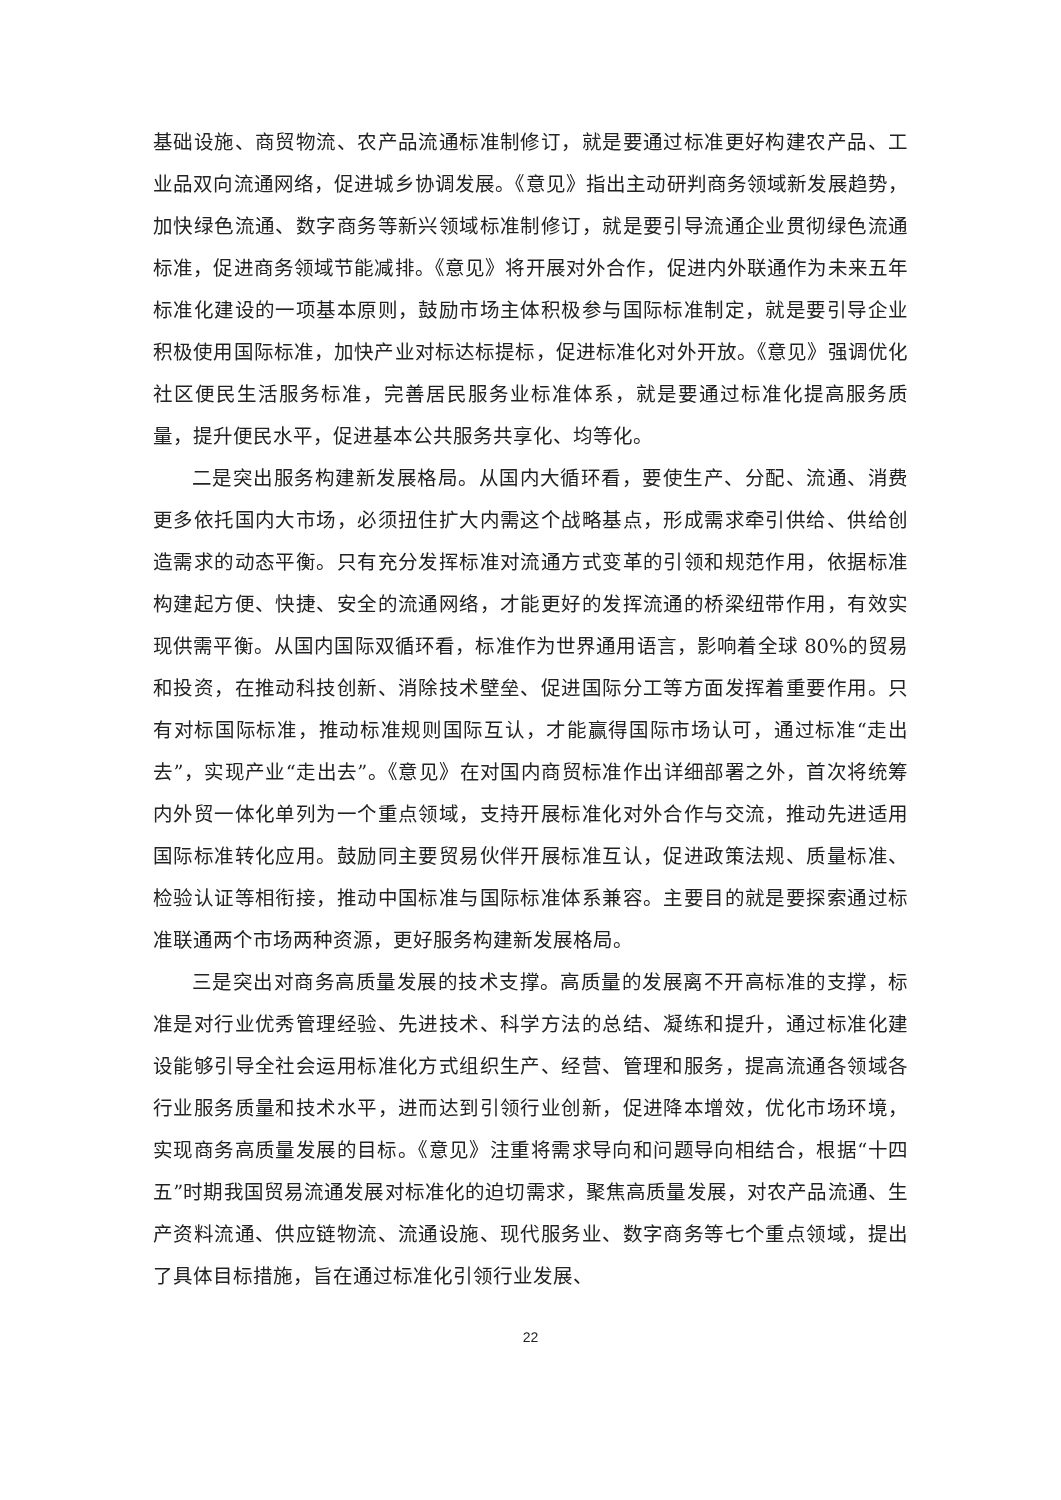基础设施、商贸物流、农产品流通标准制修订，就是要通过标准更好构建农产品、工业品双向流通网络，促进城乡协调发展。《意见》指出主动研判商务领域新发展趋势，加快绿色流通、数字商务等新兴领域标准制修订，就是要引导流通企业贯彻绿色流通标准，促进商务领域节能减排。《意见》将开展对外合作，促进内外联通作为未来五年标准化建设的一项基本原则，鼓励市场主体积极参与国际标准制定，就是要引导企业积极使用国际标准，加快产业对标达标提标，促进标准化对外开放。《意见》强调优化社区便民生活服务标准，完善居民服务业标准体系，就是要通过标准化提高服务质量，提升便民水平，促进基本公共服务共享化、均等化。
二是突出服务构建新发展格局。从国内大循环看，要使生产、分配、流通、消费更多依托国内大市场，必须扭住扩大内需这个战略基点，形成需求牵引供给、供给创造需求的动态平衡。只有充分发挥标准对流通方式变革的引领和规范作用，依据标准构建起方便、快捷、安全的流通网络，才能更好的发挥流通的桥梁纽带作用，有效实现供需平衡。从国内国际双循环看，标准作为世界通用语言，影响着全球 80%的贸易和投资，在推动科技创新、消除技术壁垒、促进国际分工等方面发挥着重要作用。只有对标国际标准，推动标准规则国际互认，才能赢得国际市场认可，通过标准“走出去”，实现产业“走出去”。《意见》在对国内商贸标准作出详细部署之外，首次将统筹内外贸一体化单列为一个重点领域，支持开展标准化对外合作与交流，推动先进适用国际标准转化应用。鼓励同主要贸易伙伴开展标准互认，促进政策法规、质量标准、检验认证等相衔接，推动中国标准与国际标准体系兼容。主要目的就是要探索通过标准联通两个市场两种资源，更好服务构建新发展格局。
三是突出对商务高质量发展的技术支撑。高质量的发展离不开高标准的支撑，标准是对行业优秀管理经验、先进技术、科学方法的总结、凝练和提升，通过标准化建设能够引导全社会运用标准化方式组织生产、经营、管理和服务，提高流通各领域各行业服务质量和技术水平，进而达到引领行业创新，促进降本增效，优化市场环境，实现商务高质量发展的目标。《意见》注重将需求导向和问题导向相结合，根据“十四五”时期我国贸易流通发展对标准化的迫切需求，聚焦高质量发展，对农产品流通、生产资料流通、供应链物流、流通设施、现代服务业、数字商务等七个重点领域，提出了具体目标措施，旨在通过标准化引领行业发展、
22